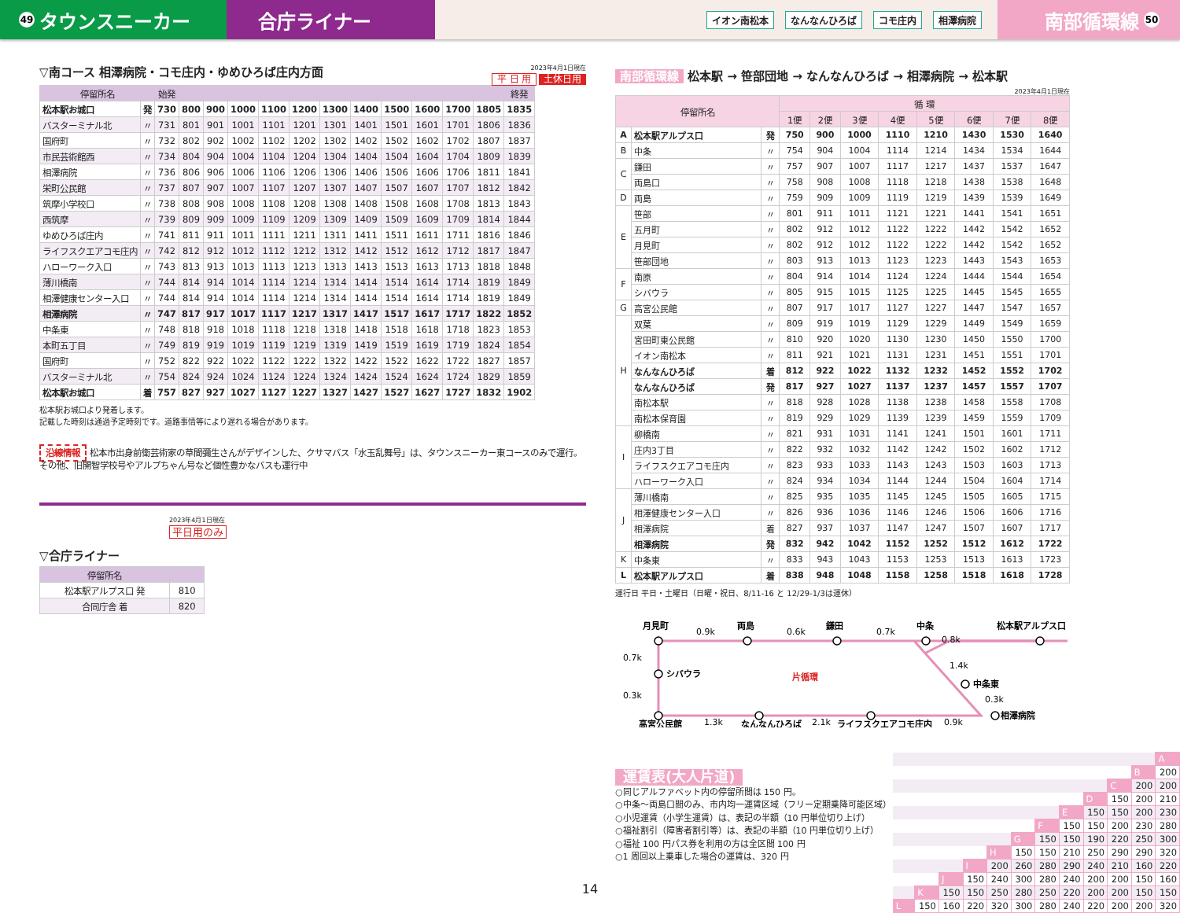49 タウンスニーカー 合庁ライナー
イオン南松本 なんなんひろば コモ庄内 相澤病院
南部循環線 50
▽南コース 相澤病院・コモ庄内・ゆめひろば庄内方面
2023年4月1日現在
平 日 用 土休日用
| 停留所名 | | 始発 | | | | | | | | | | | | 終発 |
| --- | --- | --- | --- | --- | --- | --- | --- | --- | --- | --- | --- | --- | --- | --- |
| 松本駅お城口 | 発 | 730 | 800 | 900 | 1000 | 1100 | 1200 | 1300 | 1400 | 1500 | 1600 | 1700 | 1805 | 1835 |
| バスターミナル北 | 〃 | 731 | 801 | 901 | 1001 | 1101 | 1201 | 1301 | 1401 | 1501 | 1601 | 1701 | 1806 | 1836 |
| 国府町 | 〃 | 732 | 802 | 902 | 1002 | 1102 | 1202 | 1302 | 1402 | 1502 | 1602 | 1702 | 1807 | 1837 |
| 市民芸術館西 | 〃 | 734 | 804 | 904 | 1004 | 1104 | 1204 | 1304 | 1404 | 1504 | 1604 | 1704 | 1809 | 1839 |
| 相澤病院 | 〃 | 736 | 806 | 906 | 1006 | 1106 | 1206 | 1306 | 1406 | 1506 | 1606 | 1706 | 1811 | 1841 |
| 栄町公民館 | 〃 | 737 | 807 | 907 | 1007 | 1107 | 1207 | 1307 | 1407 | 1507 | 1607 | 1707 | 1812 | 1842 |
| 筑摩小学校口 | 〃 | 738 | 808 | 908 | 1008 | 1108 | 1208 | 1308 | 1408 | 1508 | 1608 | 1708 | 1813 | 1843 |
| 西筑摩 | 〃 | 739 | 809 | 909 | 1009 | 1109 | 1209 | 1309 | 1409 | 1509 | 1609 | 1709 | 1814 | 1844 |
| ゆめひろば庄内 | 〃 | 741 | 811 | 911 | 1011 | 1111 | 1211 | 1311 | 1411 | 1511 | 1611 | 1711 | 1816 | 1846 |
| ライフスクエアコモ庄内 | 〃 | 742 | 812 | 912 | 1012 | 1112 | 1212 | 1312 | 1412 | 1512 | 1612 | 1712 | 1817 | 1847 |
| ハローワーク入口 | 〃 | 743 | 813 | 913 | 1013 | 1113 | 1213 | 1313 | 1413 | 1513 | 1613 | 1713 | 1818 | 1848 |
| 薄川橋南 | 〃 | 744 | 814 | 914 | 1014 | 1114 | 1214 | 1314 | 1414 | 1514 | 1614 | 1714 | 1819 | 1849 |
| 相澤健康センター入口 | 〃 | 744 | 814 | 914 | 1014 | 1114 | 1214 | 1314 | 1414 | 1514 | 1614 | 1714 | 1819 | 1849 |
| 相澤病院 | 〃 | 747 | 817 | 917 | 1017 | 1117 | 1217 | 1317 | 1417 | 1517 | 1617 | 1717 | 1822 | 1852 |
| 中条東 | 〃 | 748 | 818 | 918 | 1018 | 1118 | 1218 | 1318 | 1418 | 1518 | 1618 | 1718 | 1823 | 1853 |
| 本町五丁目 | 〃 | 749 | 819 | 919 | 1019 | 1119 | 1219 | 1319 | 1419 | 1519 | 1619 | 1719 | 1824 | 1854 |
| 国府町 | 〃 | 752 | 822 | 922 | 1022 | 1122 | 1222 | 1322 | 1422 | 1522 | 1622 | 1722 | 1827 | 1857 |
| バスターミナル北 | 〃 | 754 | 824 | 924 | 1024 | 1124 | 1224 | 1324 | 1424 | 1524 | 1624 | 1724 | 1829 | 1859 |
| 松本駅お城口 | 着 | 757 | 827 | 927 | 1027 | 1127 | 1227 | 1327 | 1427 | 1527 | 1627 | 1727 | 1832 | 1902 |
松本駅お城口より発着します。
記載した時刻は通過予定時刻です。道路事情等により遅れる場合があります。
沿線情報 松本市出身前衛芸術家の草間彌生さんがデザインした、クサマバス「水玉乱舞号」は、タウンスニーカー東コースのみで運行。その他、旧開智学校号やアルプちゃん号など個性豊かなバスも運行中
2023年4月1日現在
平日用のみ
▽合庁ライナー
| 停留所名 | |
| --- | --- |
| 松本駅アルプス口 発 | 810 |
| 合同庁舎 着 | 820 |
南部循環線 松本駅 → 笹部団地 → なんなんひろば → 相澤病院 → 松本駅
2023年4月1日現在
| 停留所名 | | | 循 環 | | | | | | | |
| --- | --- | --- | --- | --- | --- | --- | --- | --- | --- | --- |
| | | | 1便 | 2便 | 3便 | 4便 | 5便 | 6便 | 7便 | 8便 |
| A | 松本駅アルプス口 | 発 | 750 | 900 | 1000 | 1110 | 1210 | 1430 | 1530 | 1640 |
| B | 中条 | 〃 | 754 | 904 | 1004 | 1114 | 1214 | 1434 | 1534 | 1644 |
| C | 鎌田 | 〃 | 757 | 907 | 1007 | 1117 | 1217 | 1437 | 1537 | 1647 |
| | 両島口 | 〃 | 758 | 908 | 1008 | 1118 | 1218 | 1438 | 1538 | 1648 |
| D | 両島 | 〃 | 759 | 909 | 1009 | 1119 | 1219 | 1439 | 1539 | 1649 |
| E | 笹部 | 〃 | 801 | 911 | 1011 | 1121 | 1221 | 1441 | 1541 | 1651 |
| | 五月町 | 〃 | 802 | 912 | 1012 | 1122 | 1222 | 1442 | 1542 | 1652 |
| | 月見町 | 〃 | 802 | 912 | 1012 | 1122 | 1222 | 1442 | 1542 | 1652 |
| | 笹部団地 | 〃 | 803 | 913 | 1013 | 1123 | 1223 | 1443 | 1543 | 1653 |
| F | 南原 | 〃 | 804 | 914 | 1014 | 1124 | 1224 | 1444 | 1544 | 1654 |
| | シバウラ | 〃 | 805 | 915 | 1015 | 1125 | 1225 | 1445 | 1545 | 1655 |
| G | 高宮公民館 | 〃 | 807 | 917 | 1017 | 1127 | 1227 | 1447 | 1547 | 1657 |
| H | 双葉 | 〃 | 809 | 919 | 1019 | 1129 | 1229 | 1449 | 1549 | 1659 |
| | 宮田町東公民館 | 〃 | 810 | 920 | 1020 | 1130 | 1230 | 1450 | 1550 | 1700 |
| | イオン南松本 | 〃 | 811 | 921 | 1021 | 1131 | 1231 | 1451 | 1551 | 1701 |
| | なんなんひろば | 着 | 812 | 922 | 1022 | 1132 | 1232 | 1452 | 1552 | 1702 |
| | なんなんひろば | 発 | 817 | 927 | 1027 | 1137 | 1237 | 1457 | 1557 | 1707 |
| | 南松本駅 | 〃 | 818 | 928 | 1028 | 1138 | 1238 | 1458 | 1558 | 1708 |
| | 南松本保育園 | 〃 | 819 | 929 | 1029 | 1139 | 1239 | 1459 | 1559 | 1709 |
| I | 柳橋南 | 〃 | 821 | 931 | 1031 | 1141 | 1241 | 1501 | 1601 | 1711 |
| | 庄内3丁目 | 〃 | 822 | 932 | 1032 | 1142 | 1242 | 1502 | 1602 | 1712 |
| | ライフスクエアコモ庄内 | 〃 | 823 | 933 | 1033 | 1143 | 1243 | 1503 | 1603 | 1713 |
| | ハローワーク入口 | 〃 | 824 | 934 | 1034 | 1144 | 1244 | 1504 | 1604 | 1714 |
| J | 薄川橋南 | 〃 | 825 | 935 | 1035 | 1145 | 1245 | 1505 | 1605 | 1715 |
| | 相澤健康センター入口 | 〃 | 826 | 936 | 1036 | 1146 | 1246 | 1506 | 1606 | 1716 |
| | 相澤病院 | 着 | 827 | 937 | 1037 | 1147 | 1247 | 1507 | 1607 | 1717 |
| | 相澤病院 | 発 | 832 | 942 | 1042 | 1152 | 1252 | 1512 | 1612 | 1722 |
| K | 中条東 | 〃 | 833 | 943 | 1043 | 1153 | 1253 | 1513 | 1613 | 1723 |
| L | 松本駅アルプス口 | 着 | 838 | 948 | 1048 | 1158 | 1258 | 1518 | 1618 | 1728 |
運行日 平日・土曜日（日曜・祝日、8/11-16 と 12/29-1/3は運休）
月見町
0.9k
両島
0.6k
鎌田
0.7k
中条
0.8k
松本駅アルプス口
0.7k
シバウラ
片循環
1.4k
中条東
0.3k
0.3k
高宮公民館
1.3k
なんなんひろば
2.1k
ライフスクエアコモ庄内
0.9k
相澤病院
運賃表(大人片道)
○同じアルファベット内の停留所間は 150 円。
○中条～両島口間のみ、市内均一運賃区域（フリー定期乗降可能区域）
○小児運賃（小学生運賃）は、表記の半額（10 円単位切り上げ）
○福祉割引（障害者割引等）は、表記の半額（10 円単位切り上げ）
○福祉 100 円パス券を利用の方は全区間 100 円
○1 周回以上乗車した場合の運賃は、320 円
| | | | | | | | | | | | A |
| | | | | | | | | | | B | 200 |
| | | | | | | | | | C | 200 | 200 |
| | | | | | | | | D | 150 | 200 | 210 |
| | | | | | | | E | 150 | 150 | 200 | 230 |
| | | | | | | F | 150 | 150 | 200 | 230 | 280 |
| | | | | | G | 150 | 150 | 190 | 220 | 250 | 300 |
| | | | | H | 150 | 150 | 210 | 250 | 290 | 290 | 320 |
| | | | I | 200 | 260 | 280 | 290 | 240 | 210 | 160 | 220 |
| | | J | 150 | 240 | 300 | 280 | 240 | 200 | 200 | 150 | 160 |
| | K | 150 | 150 | 250 | 280 | 250 | 220 | 200 | 200 | 150 | 150 |
| L | 150 | 160 | 220 | 320 | 300 | 280 | 240 | 220 | 200 | 200 | 320 |
14